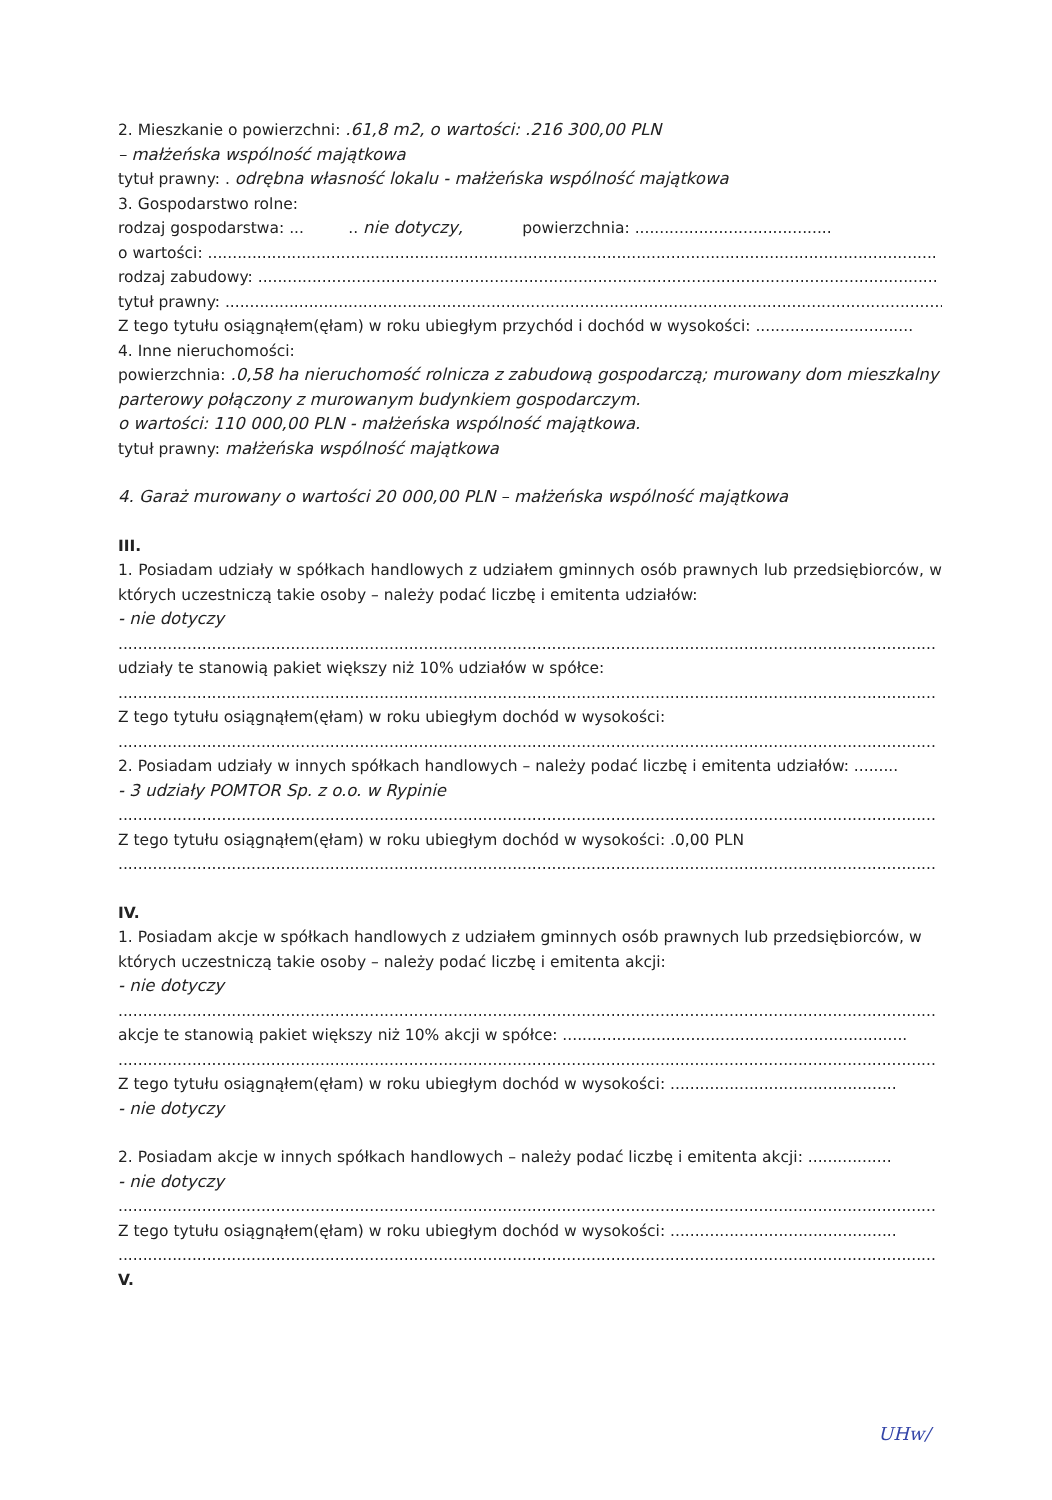2. Mieszkanie o powierzchni: .61,8 m2, o wartości: .216 300,00 PLN
– małżeńska wspólność majątkowa
tytuł prawny: . odrębna własność lokalu - małżeńska wspólność majątkowa
3. Gospodarstwo rolne:
rodzaj gospodarstwa: ... .. nie dotyczy, powierzchnia: ........................................
o wartości: ....................................................................................................................................................
rodzaj zabudowy: ..........................................................................................................................................
tytuł prawny: ..................................................................................................................................................
Z tego tytułu osiągnąłem(ęłam) w roku ubiegłym przychód i dochód w wysokości: ................................
4. Inne nieruchomości:
powierzchnia: .0,58 ha nieruchomość rolnicza z zabudową gospodarczą; murowany dom mieszkalny parterowy połączony z murowanym budynkiem gospodarczym.
o wartości: 110 000,00 PLN - małżeńska wspólność majątkowa.
tytuł prawny: małżeńska wspólność majątkowa
4. Garaż murowany o wartości 20 000,00 PLN – małżeńska wspólność majątkowa
III.
1. Posiadam udziały w spółkach handlowych z udziałem gminnych osób prawnych lub przedsiębiorców, w których uczestniczą takie osoby – należy podać liczbę i emitenta udziałów:
- nie dotyczy
......................................................................................................................................................................
udziały te stanowią pakiet większy niż 10% udziałów w spółce:
......................................................................................................................................................................
Z tego tytułu osiągnąłem(ęłam) w roku ubiegłym dochód w wysokości:
......................................................................................................................................................................
2. Posiadam udziały w innych spółkach handlowych – należy podać liczbę i emitenta udziałów: .........
- 3 udziały POMTOR Sp. z o.o. w Rypinie
......................................................................................................................................................................
Z tego tytułu osiągnąłem(ęłam) w roku ubiegłym dochód w wysokości: .0,00 PLN
......................................................................................................................................................................
IV.
1. Posiadam akcje w spółkach handlowych z udziałem gminnych osób prawnych lub przedsiębiorców, w których uczestniczą takie osoby – należy podać liczbę i emitenta akcji:
- nie dotyczy
......................................................................................................................................................................
akcje te stanowią pakiet większy niż 10% akcji w spółce: ......................................................................
......................................................................................................................................................................
Z tego tytułu osiągnąłem(ęłam) w roku ubiegłym dochód w wysokości: ..............................................
- nie dotyczy
2. Posiadam akcje w innych spółkach handlowych – należy podać liczbę i emitenta akcji: .................
- nie dotyczy
......................................................................................................................................................................
Z tego tytułu osiągnąłem(ęłam) w roku ubiegłym dochód w wysokości: ..............................................
......................................................................................................................................................................
V.
UHw/